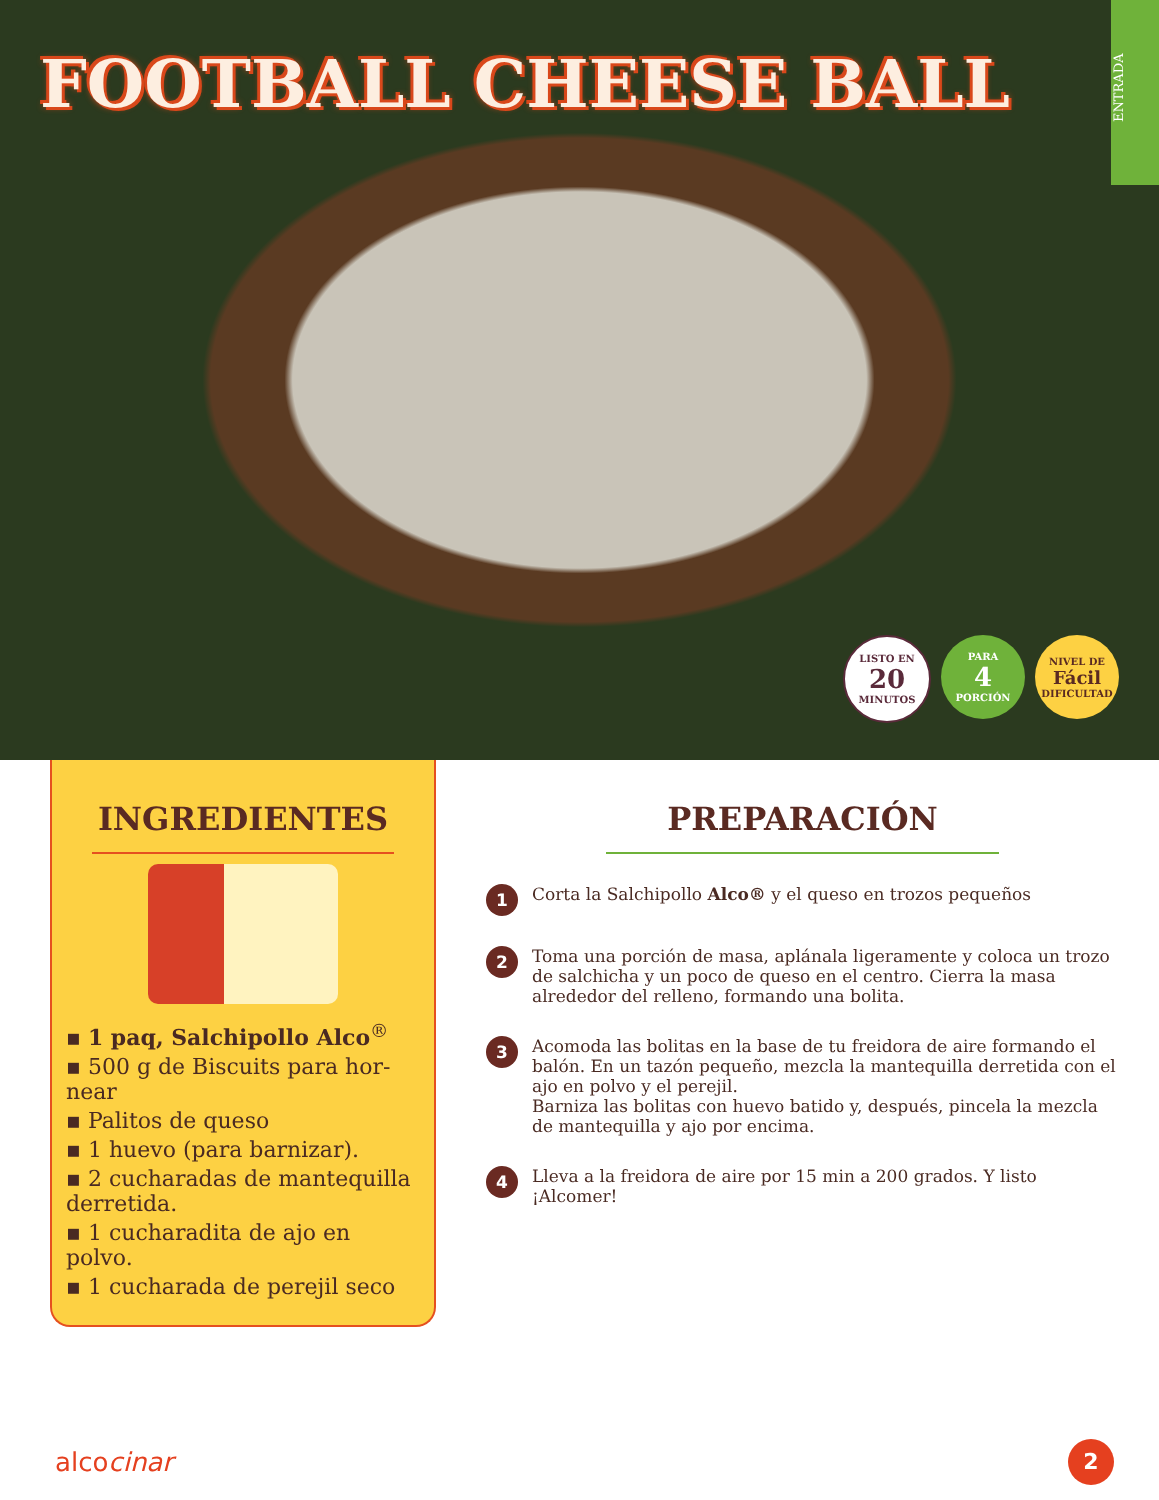FOOTBALL CHEESE BALL
ENTRADA
LISTO EN
20
MINUTOS
PARA
4
PORCIÓN
NIVEL DE
Fácil
DIFICULTAD
INGREDIENTES
▪ 1 paq, Salchipollo Alco<sup>®</sup>
▪ 500 g de Biscuits para hor-near
▪ Palitos de queso
▪ 1 huevo (para barnizar).
▪ 2 cucharadas de mantequilla derretida.
▪ 1 cucharadita de ajo en polvo.
▪ 1 cucharada de perejil seco
PREPARACIÓN
1 Corta la Salchipollo Alco® y el queso en trozos pequeños
2 Toma una porción de masa, aplánala ligeramente y coloca un trozo de salchicha y un poco de queso en el centro. Cierra la masa alrededor del relleno, formando una bolita.
3 Acomoda las bolitas en la base de tu freidora de aire formando el balón. En un tazón pequeño, mezcla la mantequilla derretida con el ajo en polvo y el perejil.
Barniza las bolitas con huevo batido y, después, pincela la mezcla de mantequilla y ajo por encima.
4 Lleva a la freidora de aire por 15 min a 200 grados. Y listo ¡Alcomer!
alcocinar 2